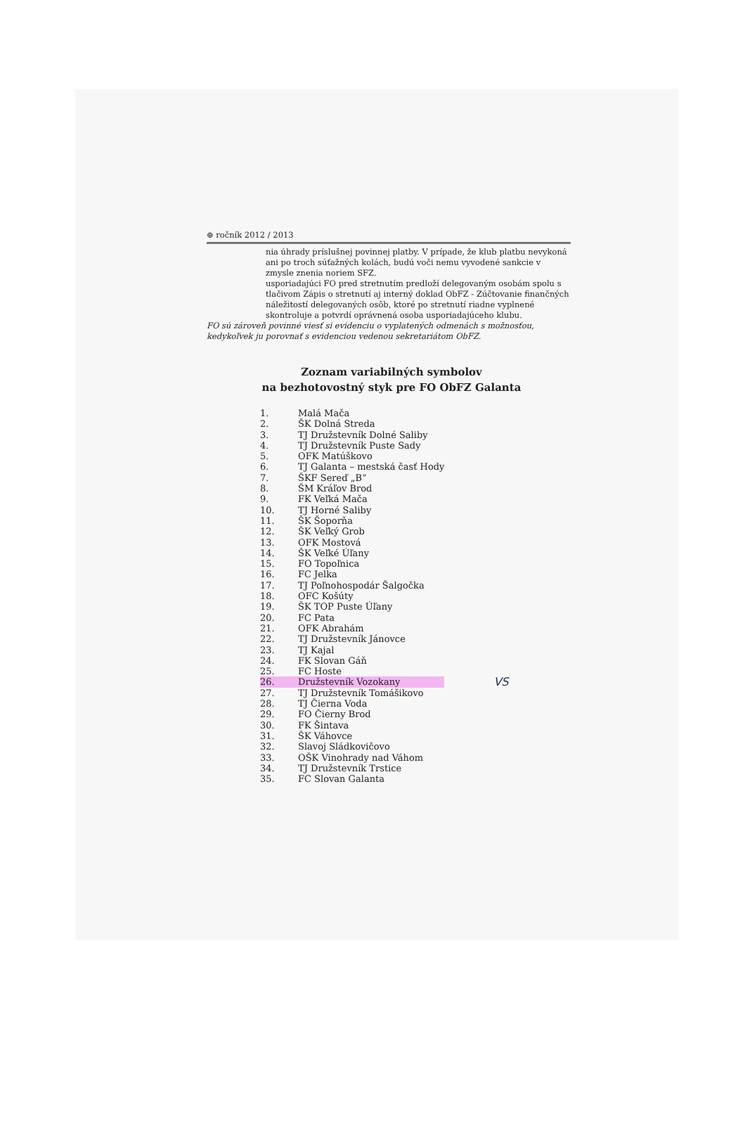⊕ ročník 2012 / 2013
nia úhrady príslušnej povinnej platby. V prípade, že klub platbu nevykoná ani po troch súťažných kolách, budú voči nemu vyvodené sankcie v zmysle znenia noriem SFZ.
usporiadajúci FO pred stretnutím predloží delegovaným osobám spolu s tlačivom Zápis o stretnutí aj interný doklad ObFZ - Zúčtovanie finančných náležitostí delegovaných osôb, ktoré po stretnutí riadne vyplnené skontroluje a potvrdí oprávnená osoba usporiadajúceho klubu.
FO sú zároveň povinné viesť si evidenciu o vyplatených odmenách s možnosťou, kedykoľvek ju porovnať s evidenciou vedenou sekretariátom ObFZ.
Zoznam variabilných symbolov
na bezhotovostný styk pre FO ObFZ Galanta
| 1. | Malá Mača | |
| 2. | ŠK Dolná Streda | |
| 3. | TJ Družstevník Dolné Saliby | |
| 4. | TJ Družstevník Puste Sady | |
| 5. | OFK Matúškovo | |
| 6. | TJ Galanta – mestská časť Hody | |
| 7. | ŠKF Sereď „B“ | |
| 8. | ŠM Kráľov Brod | |
| 9. | FK Veľká Mača | |
| 10. | TJ Horné Saliby | |
| 11. | ŠK Šoporňa | |
| 12. | ŠK Veľký Grob | |
| 13. | OFK Mostová | |
| 14. | ŠK Veľké Úľany | |
| 15. | FO Topoľnica | |
| 16. | FC Jelka | |
| 17. | TJ Poľnohospodár Šalgočka | |
| 18. | OFC Košúty | |
| 19. | ŠK TOP Puste Úľany | |
| 20. | FC Pata | |
| 21. | OFK Abrahám | |
| 22. | TJ Družstevník Jánovce | |
| 23. | TJ Kajal | |
| 24. | FK Slovan Gáň | |
| 25. | FC Hoste | |
| 26. | Družstevník Vozokany | VS |
| 27. | TJ Družstevník Tomášikovo | |
| 28. | TJ Čierna Voda | |
| 29. | FO Čierny Brod | |
| 30. | FK Šintava | |
| 31. | ŠK Váhovce | |
| 32. | Slavoj Sládkovičovo | |
| 33. | OŠK Vinohrady nad Váhom | |
| 34. | TJ Družstevník Trstice | |
| 35. | FC Slovan Galanta | |